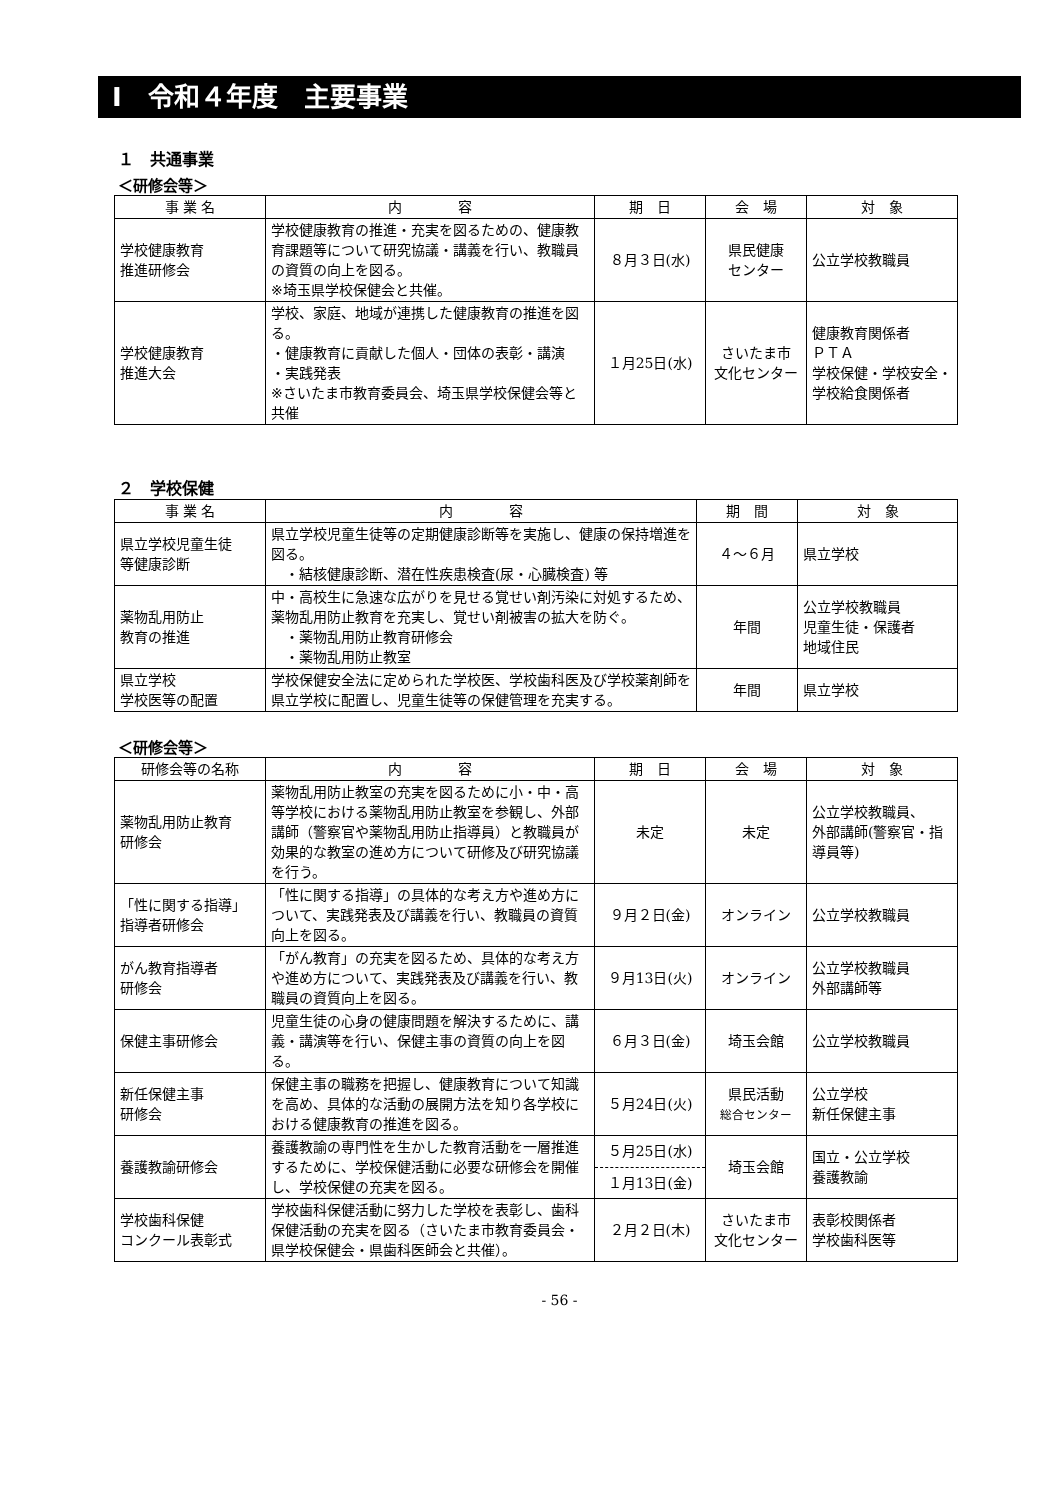Ⅰ　令和４年度　主要事業
１　共通事業
＜研修会等＞
| 事 業 名 | 内 容 | 期 日 | 会 場 | 対 象 |
| --- | --- | --- | --- | --- |
| 学校健康教育 推進研修会 | 学校健康教育の推進・充実を図るための、健康教育課題等について研究協議・講義を行い、教職員の資質の向上を図る。 ※埼玉県学校保健会と共催。 | ８月３日(水) | 県民健康 センター | 公立学校教職員 |
| 学校健康教育 推進大会 | 学校、家庭、地域が連携した健康教育の推進を図る。 ・健康教育に貢献した個人・団体の表彰・講演 ・実践発表 ※さいたま市教育委員会、埼玉県学校保健会等と共催 | １月25日(水) | さいたま市 文化センター | 健康教育関係者 ＰＴＡ 学校保健・学校安全・学校給食関係者 |
２　学校保健
| 事 業 名 | 内 容 | 期 間 | 対 象 |
| --- | --- | --- | --- |
| 県立学校児童生徒 等健康診断 | 県立学校児童生徒等の定期健康診断等を実施し、健康の保持増進を図る。 ・結核健康診断、潜在性疾患検査(尿・心臓検査) 等 | ４～６月 | 県立学校 |
| 薬物乱用防止 教育の推進 | 中・高校生に急速な広がりを見せる覚せい剤汚染に対処するため、薬物乱用防止教育を充実し、覚せい剤被害の拡大を防ぐ。 ・薬物乱用防止教育研修会 ・薬物乱用防止教室 | 年間 | 公立学校教職員 児童生徒・保護者 地域住民 |
| 県立学校 学校医等の配置 | 学校保健安全法に定められた学校医、学校歯科医及び学校薬剤師を県立学校に配置し、児童生徒等の保健管理を充実する。 | 年間 | 県立学校 |
＜研修会等＞
| 研修会等の名称 | 内 容 | 期 日 | 会 場 | 対 象 |
| --- | --- | --- | --- | --- |
| 薬物乱用防止教育 研修会 | 薬物乱用防止教室の充実を図るために小・中・高等学校における薬物乱用防止教室を参観し、外部講師（警察官や薬物乱用防止指導員）と教職員が効果的な教室の進め方について研修及び研究協議を行う。 | 未定 | 未定 | 公立学校教職員、 外部講師(警察官・指導員等) |
| 「性に関する指導」 指導者研修会 | 「性に関する指導」の具体的な考え方や進め方について、実践発表及び講義を行い、教職員の資質向上を図る。 | ９月２日(金) | オンライン | 公立学校教職員 |
| がん教育指導者 研修会 | 「がん教育」の充実を図るため、具体的な考え方や進め方について、実践発表及び講義を行い、教職員の資質向上を図る。 | ９月13日(火) | オンライン | 公立学校教職員 外部講師等 |
| 保健主事研修会 | 児童生徒の心身の健康問題を解決するために、講義・講演等を行い、保健主事の資質の向上を図る。 | ６月３日(金) | 埼玉会館 | 公立学校教職員 |
| 新任保健主事 研修会 | 保健主事の職務を把握し、健康教育について知識を高め、具体的な活動の展開方法を知り各学校における健康教育の推進を図る。 | ５月24日(火) | 県民活動 総合センター | 公立学校 新任保健主事 |
| 養護教諭研修会 | 養護教諭の専門性を生かした教育活動を一層推進するために、学校保健活動に必要な研修会を開催し、学校保健の充実を図る。 | ５月25日(水) | 埼玉会館 | 国立・公立学校 養護教諭 |
| | | １月13日(金) | | |
| 学校歯科保健 コンクール表彰式 | 学校歯科保健活動に努力した学校を表彰し、歯科保健活動の充実を図る（さいたま市教育委員会・県学校保健会・県歯科医師会と共催）。 | ２月２日(木) | さいたま市 文化センター | 表彰校関係者 学校歯科医等 |
- 56 -